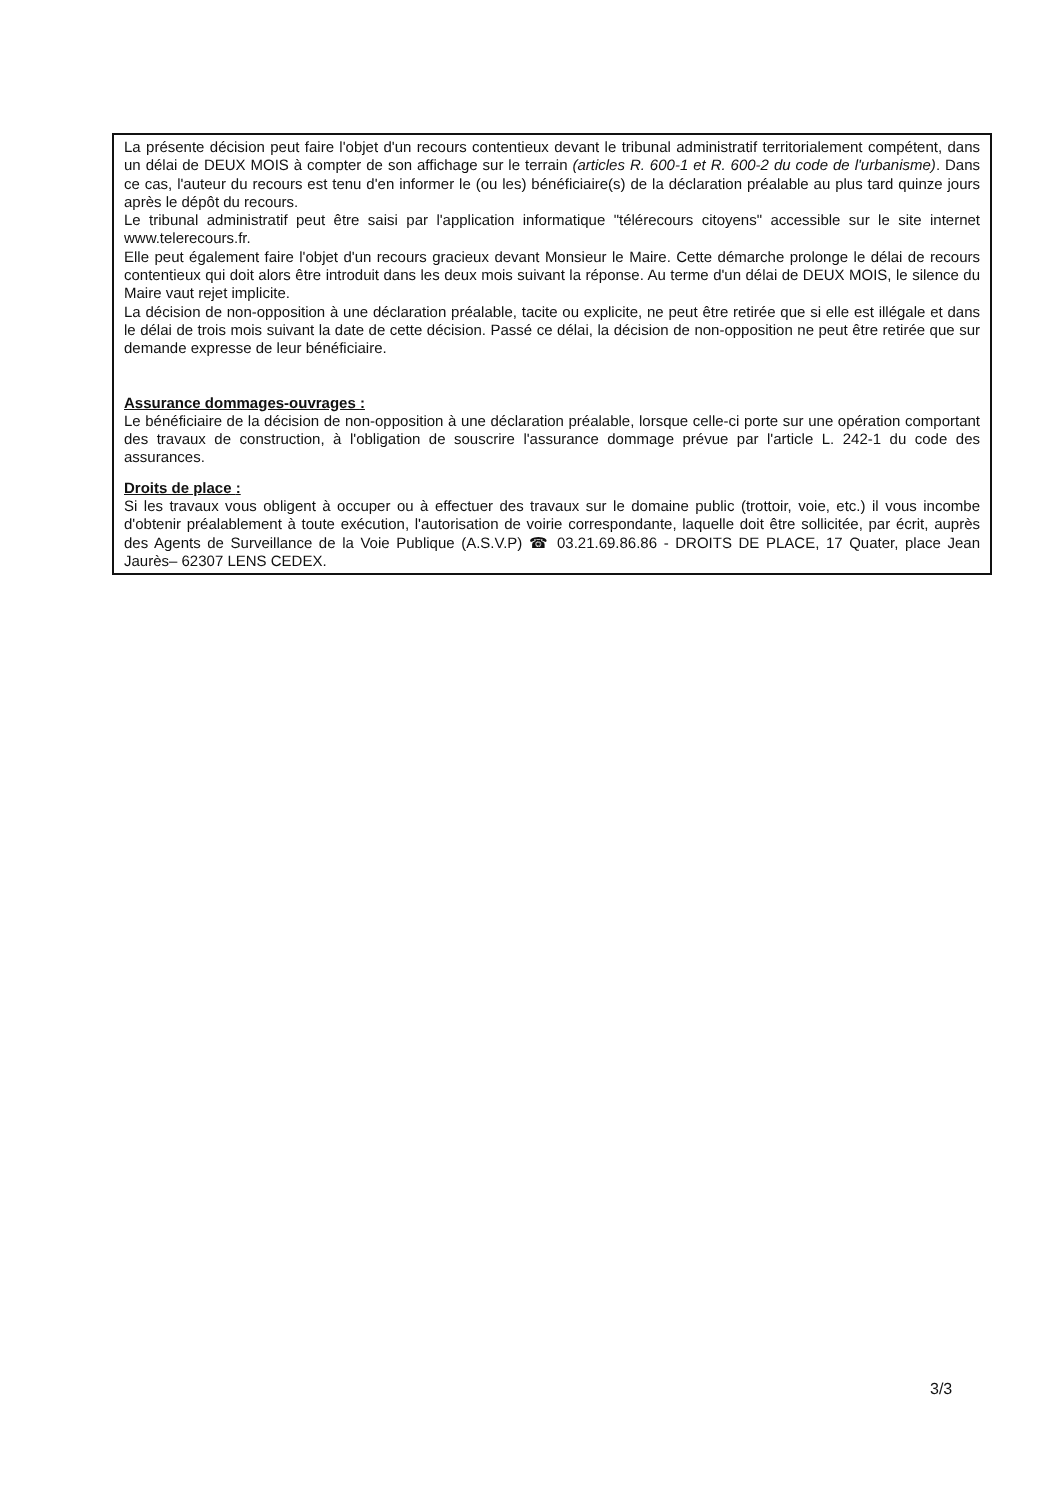La présente décision peut faire l'objet d'un recours contentieux devant le tribunal administratif territorialement compétent, dans un délai de DEUX MOIS à compter de son affichage sur le terrain (articles R. 600-1 et R. 600-2 du code de l'urbanisme). Dans ce cas, l'auteur du recours est tenu d'en informer le (ou les) bénéficiaire(s) de la déclaration préalable au plus tard quinze jours après le dépôt du recours.
Le tribunal administratif peut être saisi par l'application informatique "télérecours citoyens" accessible sur le site internet www.telerecours.fr.
Elle peut également faire l'objet d'un recours gracieux devant Monsieur le Maire. Cette démarche prolonge le délai de recours contentieux qui doit alors être introduit dans les deux mois suivant la réponse. Au terme d'un délai de DEUX MOIS, le silence du Maire vaut rejet implicite.
La décision de non-opposition à une déclaration préalable, tacite ou explicite, ne peut être retirée que si elle est illégale et dans le délai de trois mois suivant la date de cette décision. Passé ce délai, la décision de non-opposition ne peut être retirée que sur demande expresse de leur bénéficiaire.
Assurance dommages-ouvrages :
Le bénéficiaire de la décision de non-opposition à une déclaration préalable, lorsque celle-ci porte sur une opération comportant des travaux de construction, à l'obligation de souscrire l'assurance dommage prévue par l'article L. 242-1 du code des assurances.
Droits de place :
Si les travaux vous obligent à occuper ou à effectuer des travaux sur le domaine public (trottoir, voie, etc.) il vous incombe d'obtenir préalablement à toute exécution, l'autorisation de voirie correspondante, laquelle doit être sollicitée, par écrit, auprès des Agents de Surveillance de la Voie Publique (A.S.V.P) ☎ 03.21.69.86.86 - DROITS DE PLACE, 17 Quater, place Jean Jaurès– 62307 LENS CEDEX.
3/3